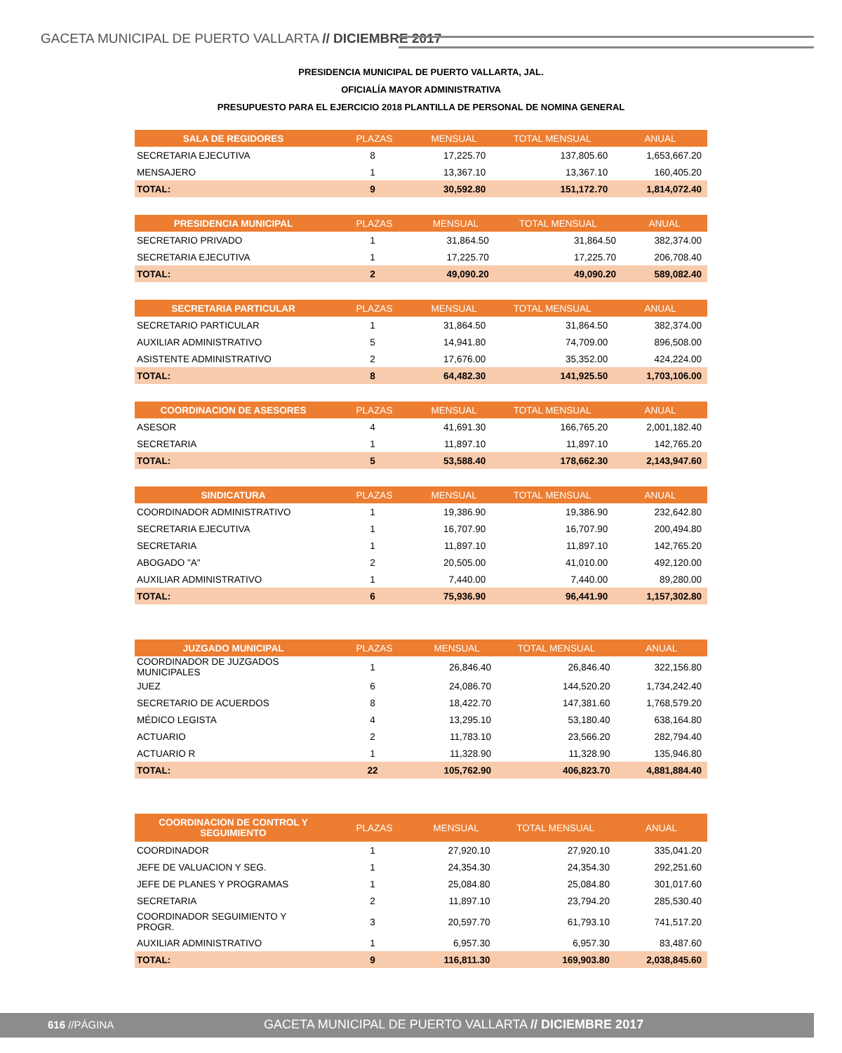GACETA MUNICIPAL DE PUERTO VALLARTA // DICIEMBRE 2017
PRESIDENCIA MUNICIPAL DE PUERTO VALLARTA, JAL.
OFICIALÍA MAYOR ADMINISTRATIVA
PRESUPUESTO PARA EL EJERCICIO 2018 PLANTILLA DE PERSONAL DE NOMINA GENERAL
| SALA DE REGIDORES | PLAZAS | MENSUAL | TOTAL MENSUAL | ANUAL |
| --- | --- | --- | --- | --- |
| SECRETARIA EJECUTIVA | 8 | 17,225.70 | 137,805.60 | 1,653,667.20 |
| MENSAJERO | 1 | 13,367.10 | 13,367.10 | 160,405.20 |
| TOTAL: | 9 | 30,592.80 | 151,172.70 | 1,814,072.40 |
| PRESIDENCIA MUNICIPAL | PLAZAS | MENSUAL | TOTAL MENSUAL | ANUAL |
| --- | --- | --- | --- | --- |
| SECRETARIO PRIVADO | 1 | 31,864.50 | 31,864.50 | 382,374.00 |
| SECRETARIA EJECUTIVA | 1 | 17,225.70 | 17,225.70 | 206,708.40 |
| TOTAL: | 2 | 49,090.20 | 49,090.20 | 589,082.40 |
| SECRETARIA PARTICULAR | PLAZAS | MENSUAL | TOTAL MENSUAL | ANUAL |
| --- | --- | --- | --- | --- |
| SECRETARIO PARTICULAR | 1 | 31,864.50 | 31,864.50 | 382,374.00 |
| AUXILIAR ADMINISTRATIVO | 5 | 14,941.80 | 74,709.00 | 896,508.00 |
| ASISTENTE ADMINISTRATIVO | 2 | 17,676.00 | 35,352.00 | 424,224.00 |
| TOTAL: | 8 | 64,482.30 | 141,925.50 | 1,703,106.00 |
| COORDINACION DE ASESORES | PLAZAS | MENSUAL | TOTAL MENSUAL | ANUAL |
| --- | --- | --- | --- | --- |
| ASESOR | 4 | 41,691.30 | 166,765.20 | 2,001,182.40 |
| SECRETARIA | 1 | 11,897.10 | 11,897.10 | 142,765.20 |
| TOTAL: | 5 | 53,588.40 | 178,662.30 | 2,143,947.60 |
| SINDICATURA | PLAZAS | MENSUAL | TOTAL MENSUAL | ANUAL |
| --- | --- | --- | --- | --- |
| COORDINADOR ADMINISTRATIVO | 1 | 19,386.90 | 19,386.90 | 232,642.80 |
| SECRETARIA EJECUTIVA | 1 | 16,707.90 | 16,707.90 | 200,494.80 |
| SECRETARIA | 1 | 11,897.10 | 11,897.10 | 142,765.20 |
| ABOGADO "A" | 2 | 20,505.00 | 41,010.00 | 492,120.00 |
| AUXILIAR ADMINISTRATIVO | 1 | 7,440.00 | 7,440.00 | 89,280.00 |
| TOTAL: | 6 | 75,936.90 | 96,441.90 | 1,157,302.80 |
| JUZGADO MUNICIPAL | PLAZAS | MENSUAL | TOTAL MENSUAL | ANUAL |
| --- | --- | --- | --- | --- |
| COORDINADOR DE JUZGADOS MUNICIPALES | 1 | 26,846.40 | 26,846.40 | 322,156.80 |
| JUEZ | 6 | 24,086.70 | 144,520.20 | 1,734,242.40 |
| SECRETARIO DE ACUERDOS | 8 | 18,422.70 | 147,381.60 | 1,768,579.20 |
| MÉDICO LEGISTA | 4 | 13,295.10 | 53,180.40 | 638,164.80 |
| ACTUARIO | 2 | 11,783.10 | 23,566.20 | 282,794.40 |
| ACTUARIO R | 1 | 11,328.90 | 11,328.90 | 135,946.80 |
| TOTAL: | 22 | 105,762.90 | 406,823.70 | 4,881,884.40 |
| COORDINACION DE CONTROL Y SEGUIMIENTO | PLAZAS | MENSUAL | TOTAL MENSUAL | ANUAL |
| --- | --- | --- | --- | --- |
| COORDINADOR | 1 | 27,920.10 | 27,920.10 | 335,041.20 |
| JEFE DE VALUACION Y SEG. | 1 | 24,354.30 | 24,354.30 | 292,251.60 |
| JEFE DE PLANES Y PROGRAMAS | 1 | 25,084.80 | 25,084.80 | 301,017.60 |
| SECRETARIA | 2 | 11,897.10 | 23,794.20 | 285,530.40 |
| COORDINADOR SEGUIMIENTO Y PROGR. | 3 | 20,597.70 | 61,793.10 | 741,517.20 |
| AUXILIAR ADMINISTRATIVO | 1 | 6,957.30 | 6,957.30 | 83,487.60 |
| TOTAL: | 9 | 116,811.30 | 169,903.80 | 2,038,845.60 |
616 //PÁGINA GACETA MUNICIPAL DE PUERTO VALLARTA // DICIEMBRE 2017